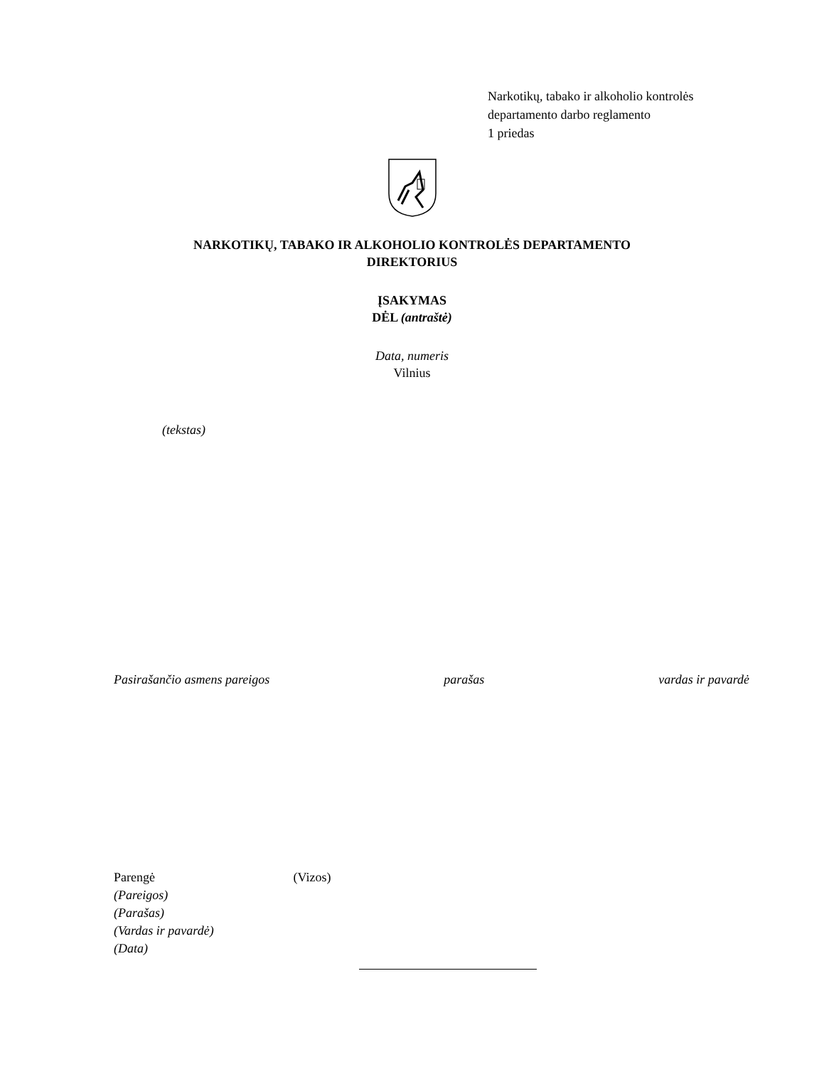Narkotikų, tabako ir alkoholio kontrolės
departamento darbo reglamento
1 priedas
NARKOTIKŲ, TABAKO IR ALKOHOLIO KONTROLĖS DEPARTAMENTO
DIREKTORIUS
ĮSAKYMAS
DĖL (antraštė)
Data, numeris
Vilnius
(tekstas)
Pasirašančio asmens pareigos parašas vardas ir pavardė
Parengė (Vizos)
(Pareigos)
(Parašas)
(Vardas ir pavardė)
(Data)